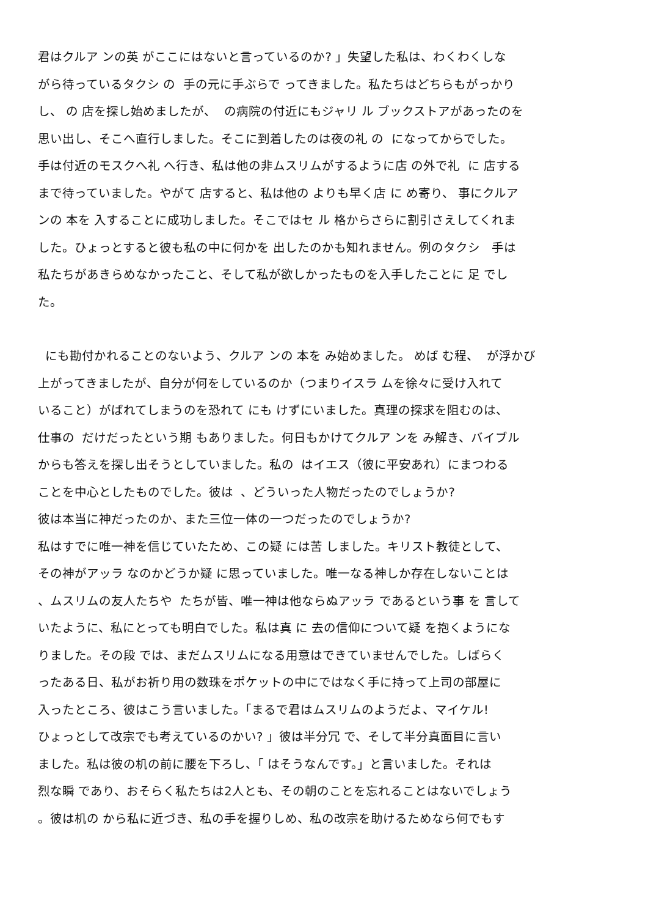君はクルア ンの英 がここにはないと言っているのか? 」失望した私は、わくわくしな
がら待っているタクシ の 手の元に手ぶらで ってきました。私たちはどちらもがっかり
し、 の 店を探し始めましたが、 の病院の付近にもジャリ ル ブックストアがあったのを
思い出し、そこへ直行しました。そこに到着したのは夜の礼 の になってからでした。
手は付近のモスクへ礼 へ行き、私は他の非ムスリムがするように店 の外で礼 に 店する
まで待っていました。やがて 店すると、私は他の よりも早く店 に め寄り、 事にクルア
ンの 本を 入することに成功しました。そこではセ ル 格からさらに割引さえしてくれま
した。ひょっとすると彼も私の中に何かを 出したのかも知れません。例のタクシ 手は
私たちがあきらめなかったこと、そして私が欲しかったものを入手したことに 足 でし
た。
にも勘付かれることのないよう、クルア ンの 本を み始めました。 めば む程、 が浮かび
上がってきましたが、自分が何をしているのか（つまりイスラ ムを徐々に受け入れて
いること）がばれてしまうのを恐れて にも けずにいました。真理の探求を阻むのは、
仕事の だけだったという期 もありました。何日もかけてクルア ンを み解き、バイブル
からも答えを探し出そうとしていました。私の はイエス（彼に平安あれ）にまつわる
ことを中心としたものでした。彼は 、どういった人物だったのでしょうか?
彼は本当に神だったのか、また三位一体の一つだったのでしょうか?
私はすでに唯一神を信じていたため、この疑 には苦 しました。キリスト教徒として、
その神がアッラ なのかどうか疑 に思っていました。唯一なる神しか存在しないことは
、ムスリムの友人たちや たちが皆、唯一神は他ならぬアッラ であるという事 を 言して
いたように、私にとっても明白でした。私は真 に 去の信仰について疑 を抱くようにな
りました。その段 では、まだムスリムになる用意はできていませんでした。しばらく
ったある日、私がお祈り用の数珠をポケットの中にではなく手に持って上司の部屋に
入ったところ、彼はこう言いました。「まるで君はムスリムのようだよ、マイケル!
ひょっとして改宗でも考えているのかい? 」彼は半分冗 で、そして半分真面目に言い
ました。私は彼の机の前に腰を下ろし、「 はそうなんです。」と言いました。それは
烈な瞬 であり、おそらく私たちは2人とも、その朝のことを忘れることはないでしょう
。彼は机の から私に近づき、私の手を握りしめ、私の改宗を助けるためなら何でもす